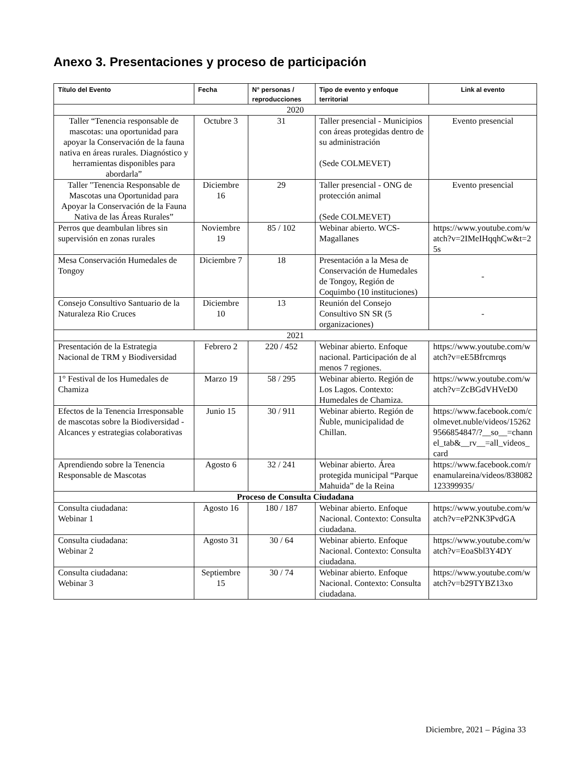Anexo 3. Presentaciones y proceso de participación
| Título del Evento | Fecha | N° personas / reproducciones | Tipo de evento y enfoque territorial | Link al evento |
| --- | --- | --- | --- | --- |
| 2020 | | | | |
| Taller “Tenencia responsable de mascotas: una oportunidad para apoyar la Conservación de la fauna nativa en áreas rurales. Diagnóstico y herramientas disponibles para abordarla” | Octubre 3 | 31 | Taller presencial - Municipios con áreas protegidas dentro de su administración (Sede COLMEVET) | Evento presencial |
| Taller "Tenencia Responsable de Mascotas una Oportunidad para Apoyar la Conservación de la Fauna Nativa de las Áreas Rurales” | Diciembre 16 | 29 | Taller presencial - ONG de protección animal (Sede COLMEVET) | Evento presencial |
| Perros que deambulan libres sin supervisión en zonas rurales | Noviembre 19 | 85 / 102 | Webinar abierto. WCS-Magallanes | https://www.youtube.com/watch?v=2IMeIHqqhCw&t=25s |
| Mesa Conservación Humedales de Tongoy | Diciembre 7 | 18 | Presentación a la Mesa de Conservación de Humedales de Tongoy, Región de Coquimbo (10 instituciones) | - |
| Consejo Consultivo Santuario de la Naturaleza Rio Cruces | Diciembre 10 | 13 | Reunión del Consejo Consultivo SN SR (5 organizaciones) | - |
| 2021 | | | | |
| Presentación de la Estrategia Nacional de TRM y Biodiversidad | Febrero 2 | 220 / 452 | Webinar abierto. Enfoque nacional. Participación de al menos 7 regiones. | https://www.youtube.com/watch?v=eE5Bfrcmrqs |
| 1° Festival de los Humedales de Chamiza | Marzo 19 | 58 / 295 | Webinar abierto. Región de Los Lagos. Contexto: Humedales de Chamiza. | https://www.youtube.com/watch?v=ZcBGdVHVeD0 |
| Efectos de la Tenencia Irresponsable de mascotas sobre la Biodiversidad - Alcances y estrategias colaborativas | Junio 15 | 30 / 911 | Webinar abierto. Región de Ñuble, municipalidad de Chillan. | https://www.facebook.com/colmevet.nuble/videos/152629566854847/?__so__=channel_tab&__rv__=all_videos_card |
| Aprendiendo sobre la Tenencia Responsable de Mascotas | Agosto 6 | 32 / 241 | Webinar abierto. Área protegida municipal “Parque Mahuida” de la Reina | https://www.facebook.com/renamulareina/videos/838082123399935/ |
| Proceso de Consulta Ciudadana | | | | |
| Consulta ciudadana: Webinar 1 | Agosto 16 | 180 / 187 | Webinar abierto. Enfoque Nacional. Contexto: Consulta ciudadana. | https://www.youtube.com/watch?v=eP2NK3PvdGA |
| Consulta ciudadana: Webinar 2 | Agosto 31 | 30 / 64 | Webinar abierto. Enfoque Nacional. Contexto: Consulta ciudadana. | https://www.youtube.com/watch?v=EoaSbl3Y4DY |
| Consulta ciudadana: Webinar 3 | Septiembre 15 | 30 / 74 | Webinar abierto. Enfoque Nacional. Contexto: Consulta ciudadana. | https://www.youtube.com/watch?v=b29TYBZ13xo |
Diciembre, 2021 – Página 33